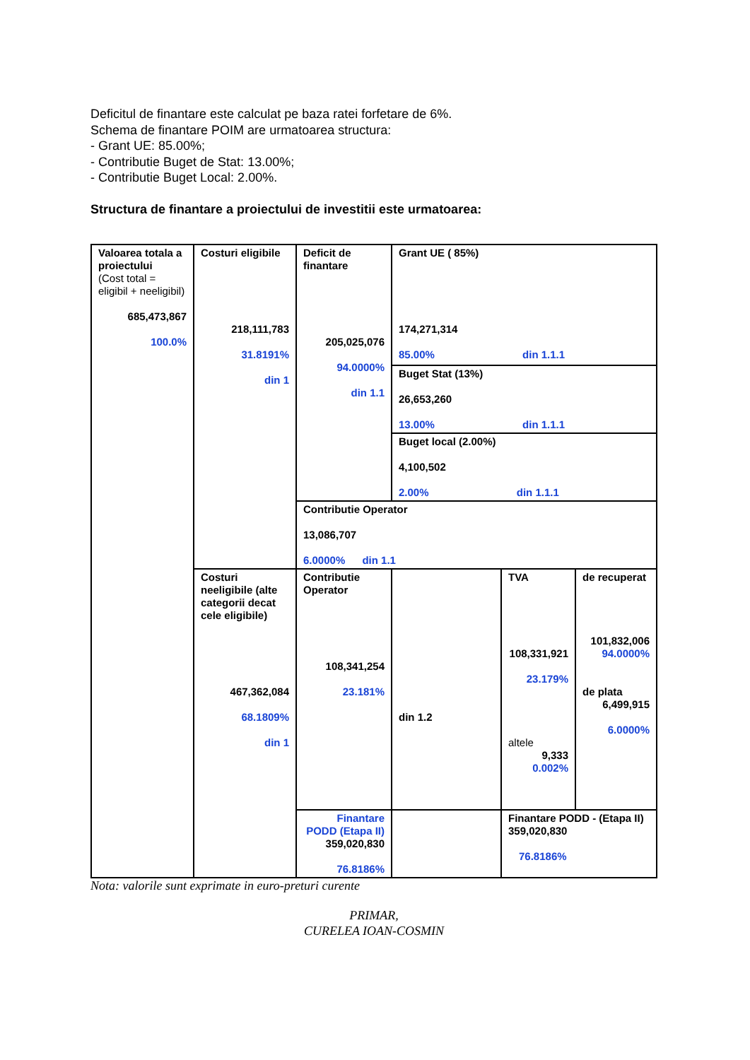Deficitul de finantare este calculat pe baza ratei forfetare de 6%.
Schema de finantare POIM are urmatoarea structura:
- Grant UE: 85.00%;
- Contributie Buget de Stat: 13.00%;
- Contributie Buget Local: 2.00%.
Structura de finantare a proiectului de investitii este urmatoarea:
| Valoarea totala a proiectului (Cost total = eligibil + neeligibil) 685,473,867 100.0% | Costuri eligibile 218,111,783 31.8191% din 1 | Deficit de finantare 205,025,076 94.0000% din 1.1 | Grant UE ( 85%) 174,271,314 85.00% din 1.1.1 | | |
| | | | Buget Stat (13%) 26,653,260 13.00% din 1.1.1 | | |
| | | | Buget local (2.00%) 4,100,502 2.00% din 1.1.1 | | |
| | | Contributie Operator 13,086,707 6.0000% din 1.1 | | | |
| | Costuri neeligibile (alte categorii decat cele eligibile) 467,362,084 68.1809% din 1 | Contributie Operator 108,341,254 23.181% | din 1.2 | TVA 108,331,921 23.179% altele 9,333 0.002% | de recuperat 101,832,006 94.0000% de plata 6,499,915 6.0000% |
| | | Finantare PODD (Etapa II) 359,020,830 76.8186% | | Finantare PODD - (Etapa II) 359,020,830 76.8186% | |
Nota: valorile sunt exprimate in euro-preturi curente
PRIMAR,
CURELEA IOAN-COSMIN